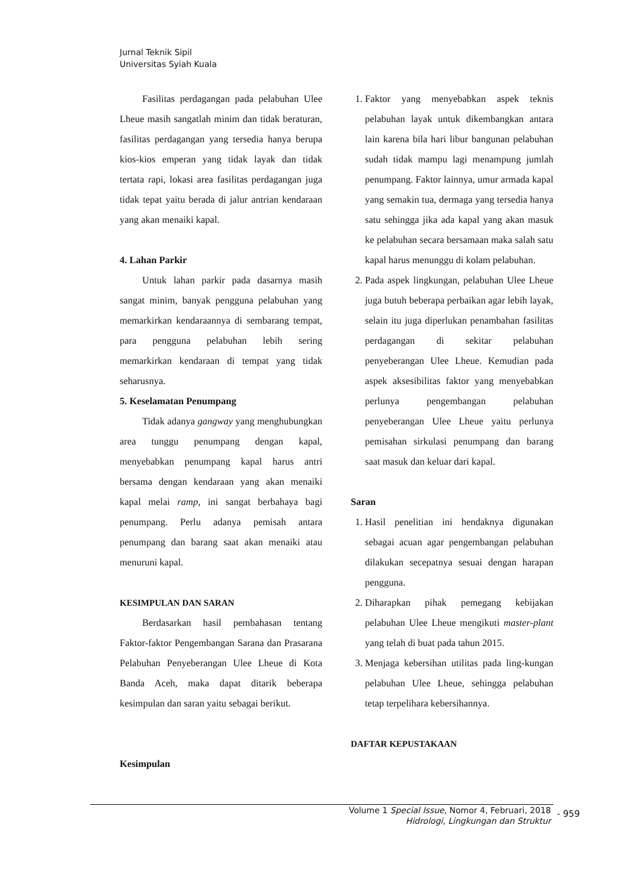Jurnal Teknik Sipil
Universitas Syiah Kuala
Fasilitas perdagangan pada pelabuhan Ulee Lheue masih sangatlah minim dan tidak beraturan, fasilitas perdagangan yang tersedia hanya berupa kios-kios emperan yang tidak layak dan tidak tertata rapi, lokasi area fasilitas perdagangan juga tidak tepat yaitu berada di jalur antrian kendaraan yang akan menaiki kapal.
4. Lahan Parkir
Untuk lahan parkir pada dasarnya masih sangat minim, banyak pengguna pelabuhan yang memarkirkan kendaraannya di sembarang tempat, para pengguna pelabuhan lebih sering memarkirkan kendaraan di tempat yang tidak seharusnya.
5. Keselamatan Penumpang
Tidak adanya gangway yang menghubungkan area tunggu penumpang dengan kapal, menyebabkan penumpang kapal harus antri bersama dengan kendaraan yang akan menaiki kapal melai ramp, ini sangat berbahaya bagi penumpang. Perlu adanya pemisah antara penumpang dan barang saat akan menaiki atau menuruni kapal.
KESIMPULAN DAN SARAN
Berdasarkan hasil pembahasan tentang Faktor-faktor Pengembangan Sarana dan Prasarana Pelabuhan Penyeberangan Ulee Lheue di Kota Banda Aceh, maka dapat ditarik beberapa kesimpulan dan saran yaitu sebagai berikut.
Kesimpulan
1. Faktor yang menyebabkan aspek teknis pelabuhan layak untuk dikembangkan antara lain karena bila hari libur bangunan pelabuhan sudah tidak mampu lagi menampung jumlah penumpang. Faktor lainnya, umur armada kapal yang semakin tua, dermaga yang tersedia hanya satu sehingga jika ada kapal yang akan masuk ke pelabuhan secara bersamaan maka salah satu kapal harus menunggu di kolam pelabuhan.
2. Pada aspek lingkungan, pelabuhan Ulee Lheue juga butuh beberapa perbaikan agar lebih layak, selain itu juga diperlukan penambahan fasilitas perdagangan di sekitar pelabuhan penyeberangan Ulee Lheue. Kemudian pada aspek aksesibilitas faktor yang menyebabkan perlunya pengembangan pelabuhan penyeberangan Ulee Lheue yaitu perlunya pemisahan sirkulasi penumpang dan barang saat masuk dan keluar dari kapal.
Saran
1. Hasil penelitian ini hendaknya digunakan sebagai acuan agar pengembangan pelabuhan dilakukan secepatnya sesuai dengan harapan pengguna.
2. Diharapkan pihak pemegang kebijakan pelabuhan Ulee Lheue mengikuti master-plant yang telah di buat pada tahun 2015.
3. Menjaga kebersihan utilitas pada ling-kungan pelabuhan Ulee Lheue, sehingga pelabuhan tetap terpelihara kebersihannya.
DAFTAR KEPUSTAKAAN
Volume 1 Special Issue, Nomor 4, Februari, 2018
Hidrologi, Lingkungan dan Struktur
- 959